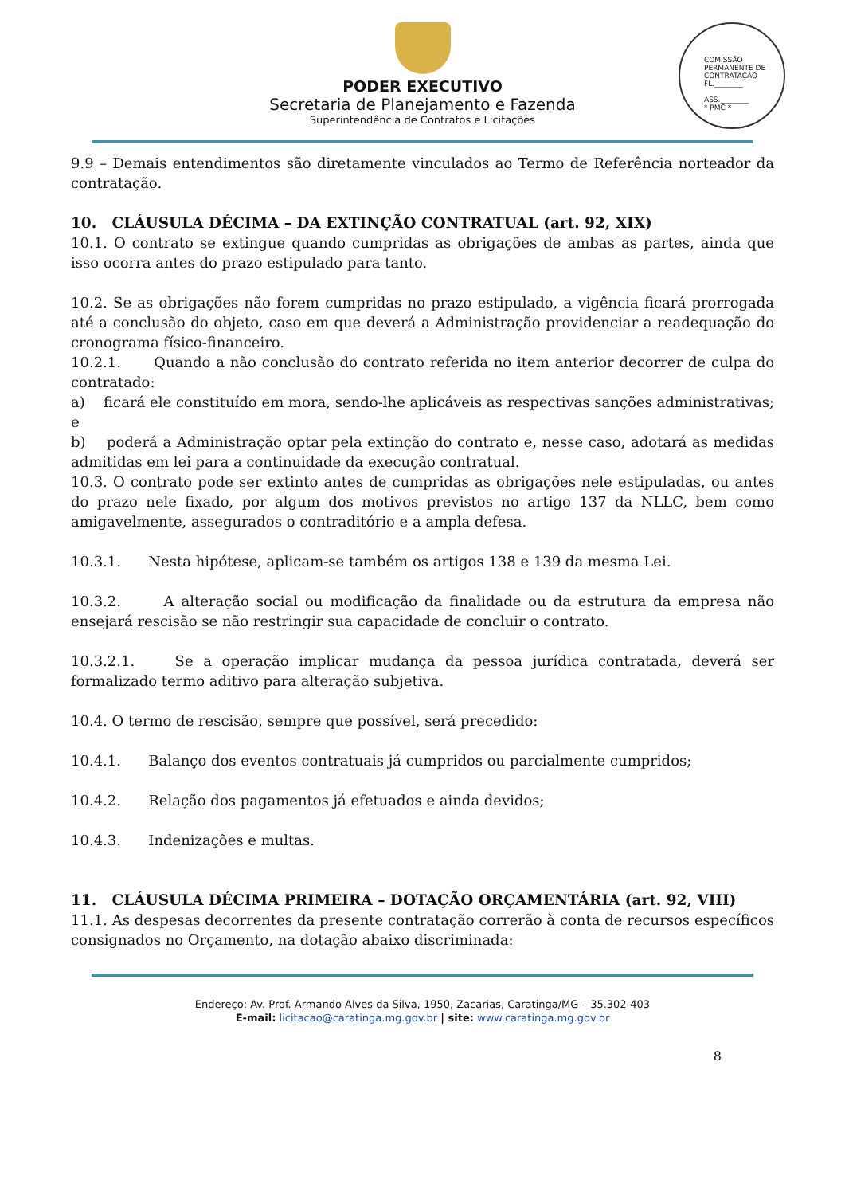PODER EXECUTIVO
Secretaria de Planejamento e Fazenda
Superintendência de Contratos e Licitações
COMISSÃO PERMANENTE DE CONTRATAÇÃO
FL.________
ASS.________
* PMC *
9.9 – Demais entendimentos são diretamente vinculados ao Termo de Referência norteador da contratação.
10. CLÁUSULA DÉCIMA – DA EXTINÇÃO CONTRATUAL (art. 92, XIX)
10.1. O contrato se extingue quando cumpridas as obrigações de ambas as partes, ainda que isso ocorra antes do prazo estipulado para tanto.
10.2. Se as obrigações não forem cumpridas no prazo estipulado, a vigência ficará prorrogada até a conclusão do objeto, caso em que deverá a Administração providenciar a readequação do cronograma físico-financeiro.
10.2.1. Quando a não conclusão do contrato referida no item anterior decorrer de culpa do contratado:
a) ficará ele constituído em mora, sendo-lhe aplicáveis as respectivas sanções administrativas; e
b) poderá a Administração optar pela extinção do contrato e, nesse caso, adotará as medidas admitidas em lei para a continuidade da execução contratual.
10.3. O contrato pode ser extinto antes de cumpridas as obrigações nele estipuladas, ou antes do prazo nele fixado, por algum dos motivos previstos no artigo 137 da NLLC, bem como amigavelmente, assegurados o contraditório e a ampla defesa.
10.3.1. Nesta hipótese, aplicam-se também os artigos 138 e 139 da mesma Lei.
10.3.2. A alteração social ou modificação da finalidade ou da estrutura da empresa não ensejará rescisão se não restringir sua capacidade de concluir o contrato.
10.3.2.1. Se a operação implicar mudança da pessoa jurídica contratada, deverá ser formalizado termo aditivo para alteração subjetiva.
10.4. O termo de rescisão, sempre que possível, será precedido:
10.4.1. Balanço dos eventos contratuais já cumpridos ou parcialmente cumpridos;
10.4.2. Relação dos pagamentos já efetuados e ainda devidos;
10.4.3. Indenizações e multas.
11. CLÁUSULA DÉCIMA PRIMEIRA – DOTAÇÃO ORÇAMENTÁRIA (art. 92, VIII)
11.1. As despesas decorrentes da presente contratação correrão à conta de recursos específicos consignados no Orçamento, na dotação abaixo discriminada:
Endereço: Av. Prof. Armando Alves da Silva, 1950, Zacarias, Caratinga/MG – 35.302-403
E-mail: licitacao@caratinga.mg.gov.br | site: www.caratinga.mg.gov.br
8